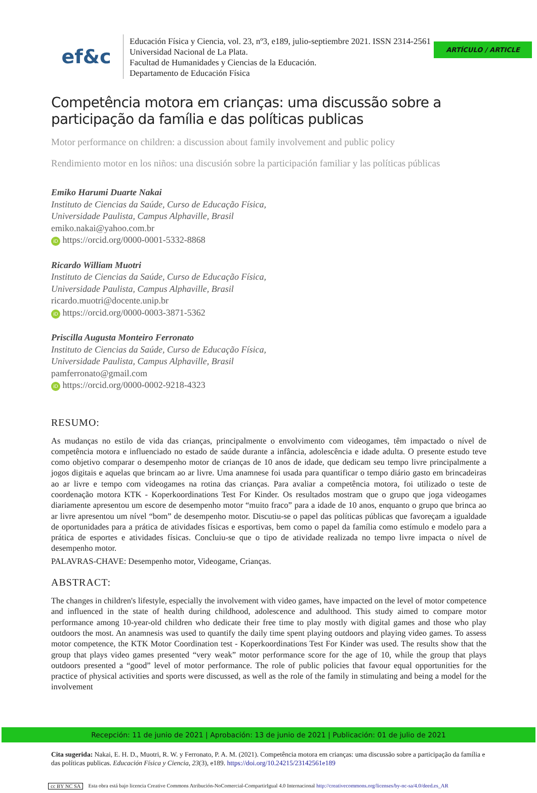ARTÍCULO / ARTICLE
ef&c
Educación Física y Ciencia, vol. 23, nº3, e189, julio-septiembre 2021. ISSN 2314-2561
Universidad Nacional de La Plata.
Facultad de Humanidades y Ciencias de la Educación.
Departamento de Educación Física
Competência motora em crianças: uma discussão sobre a participação da família e das políticas publicas
Motor performance on children: a discussion about family involvement and public policy
Rendimiento motor en los niños: una discusión sobre la participación familiar y las políticas públicas
Emiko Harumi Duarte Nakai
Instituto de Ciencias da Saúde, Curso de Educação Física,
Universidade Paulista, Campus Alphaville, Brasil
emiko.nakai@yahoo.com.br
iD https://orcid.org/0000-0001-5332-8868
Ricardo William Muotri
Instituto de Ciencias da Saúde, Curso de Educação Física,
Universidade Paulista, Campus Alphaville, Brasil
ricardo.muotri@docente.unip.br
iD https://orcid.org/0000-0003-3871-5362
Priscilla Augusta Monteiro Ferronato
Instituto de Ciencias da Saúde, Curso de Educação Física,
Universidade Paulista, Campus Alphaville, Brasil
pamferronato@gmail.com
iD https://orcid.org/0000-0002-9218-4323
RESUMO:
As mudanças no estilo de vida das crianças, principalmente o envolvimento com videogames, têm impactado o nível de competência motora e influenciado no estado de saúde durante a infância, adolescência e idade adulta. O presente estudo teve como objetivo comparar o desempenho motor de crianças de 10 anos de idade, que dedicam seu tempo livre principalmente a jogos digitais e aquelas que brincam ao ar livre. Uma anamnese foi usada para quantificar o tempo diário gasto em brincadeiras ao ar livre e tempo com videogames na rotina das crianças. Para avaliar a competência motora, foi utilizado o teste de coordenação motora KTK - Koperkoordinations Test For Kinder. Os resultados mostram que o grupo que joga videogames diariamente apresentou um escore de desempenho motor “muito fraco” para a idade de 10 anos, enquanto o grupo que brinca ao ar livre apresentou um nível “bom” de desempenho motor. Discutiu-se o papel das políticas públicas que favoreçam a igualdade de oportunidades para a prática de atividades físicas e esportivas, bem como o papel da família como estímulo e modelo para a prática de esportes e atividades físicas. Concluiu-se que o tipo de atividade realizada no tempo livre impacta o nível de desempenho motor.
PALAVRAS-CHAVE: Desempenho motor, Videogame, Crianças.
ABSTRACT:
The changes in children's lifestyle, especially the involvement with video games, have impacted on the level of motor competence and influenced in the state of health during childhood, adolescence and adulthood. This study aimed to compare motor performance among 10-year-old children who dedicate their free time to play mostly with digital games and those who play outdoors the most. An anamnesis was used to quantify the daily time spent playing outdoors and playing video games. To assess motor competence, the KTK Motor Coordination test - Koperkoordinations Test For Kinder was used. The results show that the group that plays video games presented “very weak” motor performance score for the age of 10, while the group that plays outdoors presented a “good” level of motor performance. The role of public policies that favour equal opportunities for the practice of physical activities and sports were discussed, as well as the role of the family in stimulating and being a model for the involvement
Recepción: 11 de junio de 2021 | Aprobación: 13 de junio de 2021 | Publicación: 01 de julio de 2021
Cita sugerida: Nakai, E. H. D., Muotri, R. W. y Ferronato, P. A. M. (2021). Competência motora em crianças: uma discussão sobre a participação da família e das políticas publicas. Educación Física y Ciencia, 23(3), e189. https://doi.org/10.24215/23142561e189
cc BY NC SA Esta obra está bajo licencia Creative Commons Atribución-NoComercial-CompartirIgual 4.0 Internacional http://creativecommons.org/licenses/by-nc-sa/4.0/deed.es_AR